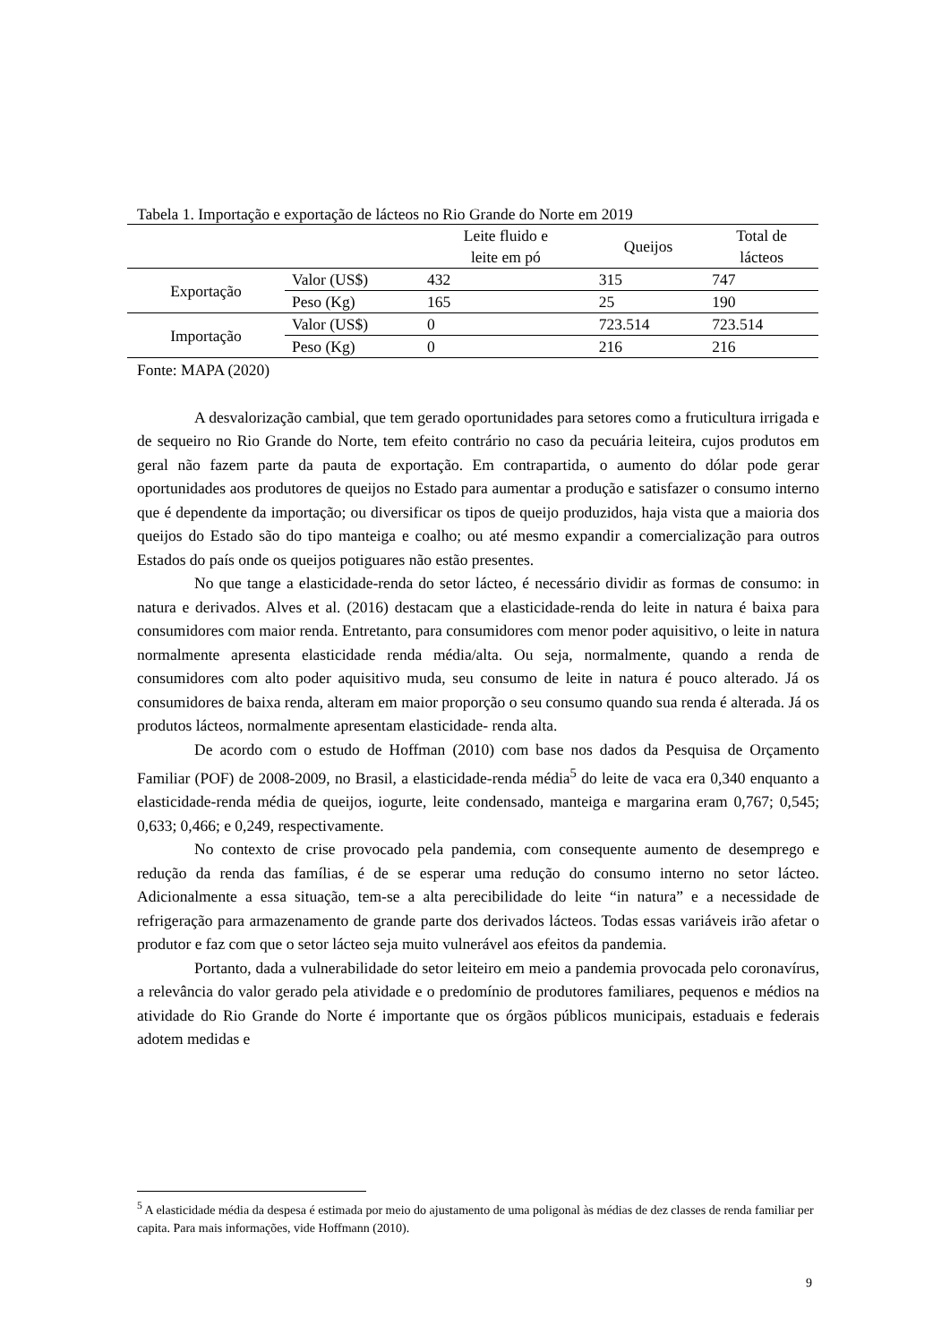Tabela 1. Importação e exportação de lácteos no Rio Grande do Norte em 2019
| | | Leite fluido e leite em pó | Queijos | Total de lácteos |
| --- | --- | --- | --- | --- |
| Exportação | Valor (US$) | 432 | 315 | 747 |
| | Peso (Kg) | 165 | 25 | 190 |
| Importação | Valor (US$) | 0 | 723.514 | 723.514 |
| | Peso (Kg) | 0 | 216 | 216 |
Fonte: MAPA (2020)
A desvalorização cambial, que tem gerado oportunidades para setores como a fruticultura irrigada e de sequeiro no Rio Grande do Norte, tem efeito contrário no caso da pecuária leiteira, cujos produtos em geral não fazem parte da pauta de exportação. Em contrapartida, o aumento do dólar pode gerar oportunidades aos produtores de queijos no Estado para aumentar a produção e satisfazer o consumo interno que é dependente da importação; ou diversificar os tipos de queijo produzidos, haja vista que a maioria dos queijos do Estado são do tipo manteiga e coalho; ou até mesmo expandir a comercialização para outros Estados do país onde os queijos potiguares não estão presentes.
No que tange a elasticidade-renda do setor lácteo, é necessário dividir as formas de consumo: in natura e derivados. Alves et al. (2016) destacam que a elasticidade-renda do leite in natura é baixa para consumidores com maior renda. Entretanto, para consumidores com menor poder aquisitivo, o leite in natura normalmente apresenta elasticidade renda média/alta. Ou seja, normalmente, quando a renda de consumidores com alto poder aquisitivo muda, seu consumo de leite in natura é pouco alterado. Já os consumidores de baixa renda, alteram em maior proporção o seu consumo quando sua renda é alterada. Já os produtos lácteos, normalmente apresentam elasticidade- renda alta.
De acordo com o estudo de Hoffman (2010) com base nos dados da Pesquisa de Orçamento Familiar (POF) de 2008-2009, no Brasil, a elasticidade-renda média<sup>5</sup> do leite de vaca era 0,340 enquanto a elasticidade-renda média de queijos, iogurte, leite condensado, manteiga e margarina eram 0,767; 0,545; 0,633; 0,466; e 0,249, respectivamente.
No contexto de crise provocado pela pandemia, com consequente aumento de desemprego e redução da renda das famílias, é de se esperar uma redução do consumo interno no setor lácteo. Adicionalmente a essa situação, tem-se a alta perecibilidade do leite “in natura” e a necessidade de refrigeração para armazenamento de grande parte dos derivados lácteos. Todas essas variáveis irão afetar o produtor e faz com que o setor lácteo seja muito vulnerável aos efeitos da pandemia.
Portanto, dada a vulnerabilidade do setor leiteiro em meio a pandemia provocada pelo coronavírus, a relevância do valor gerado pela atividade e o predomínio de produtores familiares, pequenos e médios na atividade do Rio Grande do Norte é importante que os órgãos públicos municipais, estaduais e federais adotem medidas e
<sup>5</sup> A elasticidade média da despesa é estimada por meio do ajustamento de uma poligonal às médias de dez classes de renda familiar per capita. Para mais informações, vide Hoffmann (2010).
9